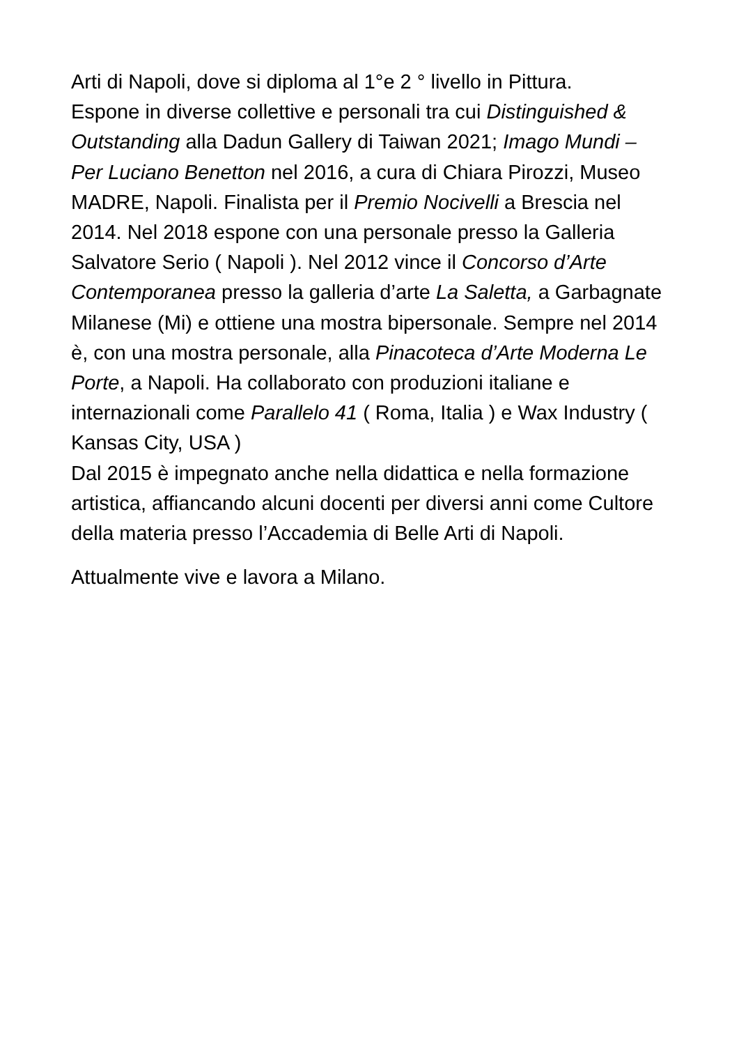Arti di Napoli, dove si diploma al 1°e 2 ° livello in Pittura.
Espone in diverse collettive e personali tra cui Distinguished & Outstanding alla Dadun Gallery di Taiwan 2021; Imago Mundi – Per Luciano Benetton nel 2016, a cura di Chiara Pirozzi, Museo MADRE, Napoli. Finalista per il Premio Nocivelli a Brescia nel 2014. Nel 2018 espone con una personale presso la Galleria Salvatore Serio ( Napoli ). Nel 2012 vince il Concorso d’Arte Contemporanea presso la galleria d’arte La Saletta, a Garbagnate Milanese (Mi) e ottiene una mostra bipersonale. Sempre nel 2014 è, con una mostra personale, alla Pinacoteca d’Arte Moderna Le Porte, a Napoli. Ha collaborato con produzioni italiane e internazionali come Parallelo 41 ( Roma, Italia ) e Wax Industry ( Kansas City, USA )
Dal 2015 è impegnato anche nella didattica e nella formazione artistica, affiancando alcuni docenti per diversi anni come Cultore della materia presso l’Accademia di Belle Arti di Napoli.
Attualmente vive e lavora a Milano.